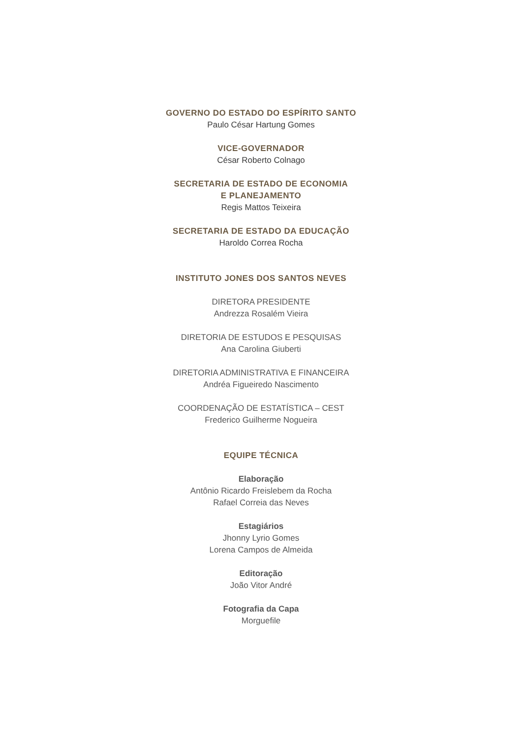GOVERNO DO ESTADO DO ESPÍRITO SANTO
Paulo César Hartung Gomes
VICE-GOVERNADOR
César Roberto Colnago
SECRETARIA DE ESTADO DE ECONOMIA
E PLANEJAMENTO
Regis Mattos Teixeira
SECRETARIA DE ESTADO DA EDUCAÇÃO
Haroldo Correa Rocha
INSTITUTO JONES DOS SANTOS NEVES
DIRETORA PRESIDENTE
Andrezza Rosalém Vieira
DIRETORIA DE ESTUDOS E PESQUISAS
Ana Carolina Giuberti
DIRETORIA ADMINISTRATIVA E FINANCEIRA
Andréa Figueiredo Nascimento
COORDENAÇÃO DE ESTATÍSTICA – CEST
Frederico Guilherme Nogueira
EQUIPE TÉCNICA
Elaboração
Antônio Ricardo Freislebem da Rocha
Rafael Correia das Neves
Estagiários
Jhonny Lyrio Gomes
Lorena Campos de Almeida
Editoração
João Vitor André
Fotografia da Capa
Morguefile